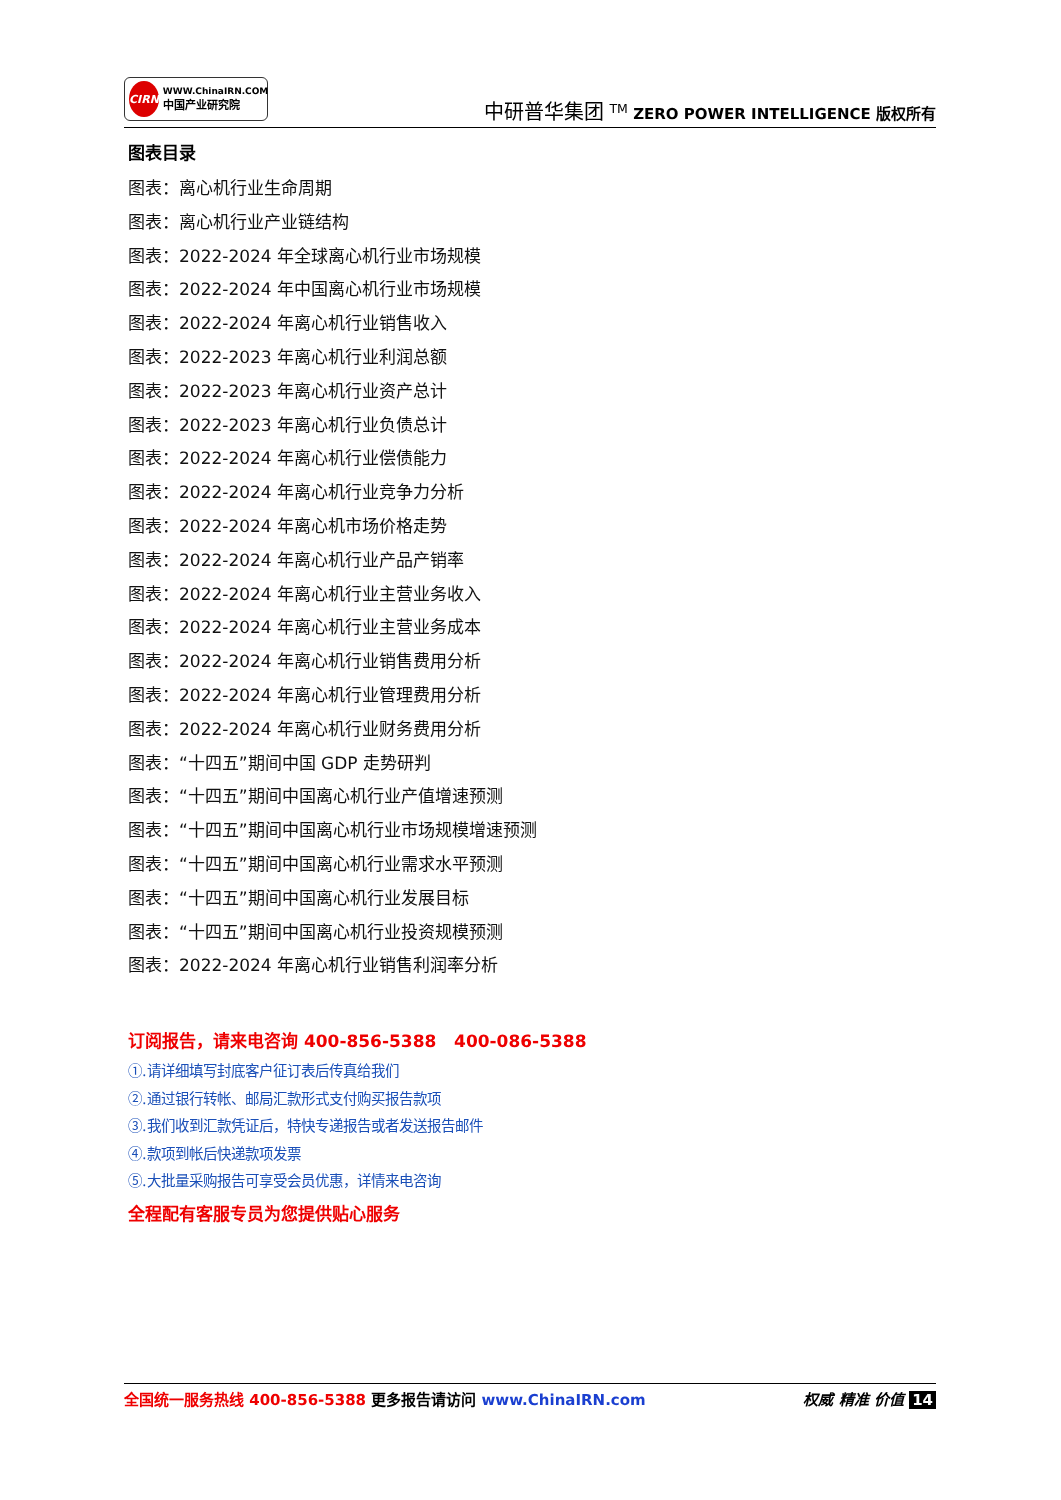CIRN
WWW.ChinaIRN.COM
中国产业研究院
中研普华集团 <sup>TM</sup> ZERO POWER INTELLIGENCE 版权所有
图表目录
图表：离心机行业生命周期
图表：离心机行业产业链结构
图表：2022-2024 年全球离心机行业市场规模
图表：2022-2024 年中国离心机行业市场规模
图表：2022-2024 年离心机行业销售收入
图表：2022-2023 年离心机行业利润总额
图表：2022-2023 年离心机行业资产总计
图表：2022-2023 年离心机行业负债总计
图表：2022-2024 年离心机行业偿债能力
图表：2022-2024 年离心机行业竞争力分析
图表：2022-2024 年离心机市场价格走势
图表：2022-2024 年离心机行业产品产销率
图表：2022-2024 年离心机行业主营业务收入
图表：2022-2024 年离心机行业主营业务成本
图表：2022-2024 年离心机行业销售费用分析
图表：2022-2024 年离心机行业管理费用分析
图表：2022-2024 年离心机行业财务费用分析
图表：“十四五”期间中国 GDP 走势研判
图表：“十四五”期间中国离心机行业产值增速预测
图表：“十四五”期间中国离心机行业市场规模增速预测
图表：“十四五”期间中国离心机行业需求水平预测
图表：“十四五”期间中国离心机行业发展目标
图表：“十四五”期间中国离心机行业投资规模预测
图表：2022-2024 年离心机行业销售利润率分析
订阅报告，请来电咨询 400-856-5388 400-086-5388
①.请详细填写封底客户征订表后传真给我们
②.通过银行转帐、邮局汇款形式支付购买报告款项
③.我们收到汇款凭证后，特快专递报告或者发送报告邮件
④.款项到帐后快递款项发票
⑤.大批量采购报告可享受会员优惠，详情来电咨询
全程配有客服专员为您提供贴心服务
全国统一服务热线 400-856-5388 更多报告请访问 www.ChinaIRN.com
权威 精准 价值 14